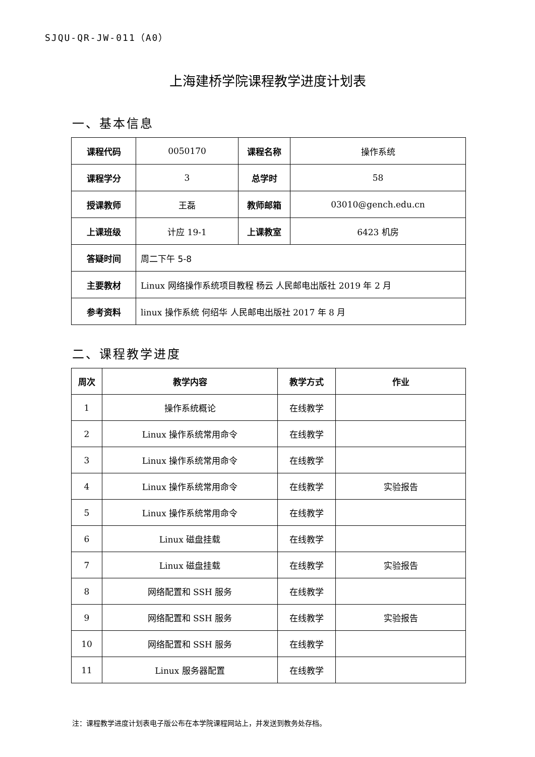SJQU-QR-JW-011（A0）
上海建桥学院课程教学进度计划表
一、基本信息
| 课程代码 | 0050170 | 课程名称 | 操作系统 |
| 课程学分 | 3 | 总学时 | 58 |
| 授课教师 | 王磊 | 教师邮箱 | 03010@gench.edu.cn |
| 上课班级 | 计应 19-1 | 上课教室 | 6423 机房 |
| 答疑时间 | 周二下午 5-8 | | |
| 主要教材 | Linux 网络操作系统项目教程 杨云 人民邮电出版社 2019 年 2 月 | | |
| 参考资料 | linux 操作系统 何绍华 人民邮电出版社 2017 年 8 月 | | |
二、课程教学进度
| 周次 | 教学内容 | 教学方式 | 作业 |
| --- | --- | --- | --- |
| 1 | 操作系统概论 | 在线教学 | |
| 2 | Linux 操作系统常用命令 | 在线教学 | |
| 3 | Linux 操作系统常用命令 | 在线教学 | |
| 4 | Linux 操作系统常用命令 | 在线教学 | 实验报告 |
| 5 | Linux 操作系统常用命令 | 在线教学 | |
| 6 | Linux 磁盘挂载 | 在线教学 | |
| 7 | Linux 磁盘挂载 | 在线教学 | 实验报告 |
| 8 | 网络配置和 SSH 服务 | 在线教学 | |
| 9 | 网络配置和 SSH 服务 | 在线教学 | 实验报告 |
| 10 | 网络配置和 SSH 服务 | 在线教学 | |
| 11 | Linux 服务器配置 | 在线教学 | |
注：课程教学进度计划表电子版公布在本学院课程网站上，并发送到教务处存档。